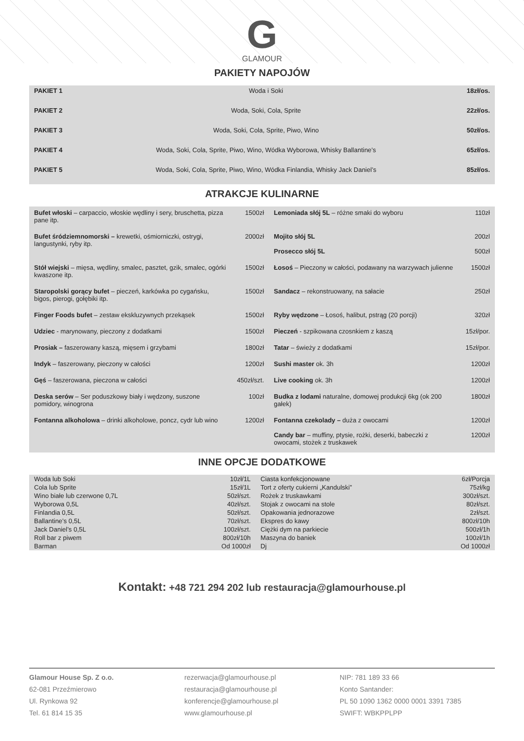G
GLAMOUR
PAKIETY NAPOJÓW
| PAKIET 1 | Woda i Soki | 18zł/os. |
| PAKIET 2 | Woda, Soki, Cola, Sprite | 22zł/os. |
| PAKIET 3 | Woda, Soki, Cola, Sprite, Piwo, Wino | 50zł/os. |
| PAKIET 4 | Woda, Soki, Cola, Sprite, Piwo, Wino, Wódka Wyborowa, Whisky Ballantine’s | 65zł/os. |
| PAKIET 5 | Woda, Soki, Cola, Sprite, Piwo, Wino, Wódka Finlandia, Whisky Jack Daniel’s | 85zł/os. |
ATRAKCJE KULINARNE
| Bufet włoski – carpaccio, włoskie wędliny i sery, bruschetta, pizza pane itp. | 1500zł | Lemoniada słój 5L – różne smaki do wyboru | 110zł |
| Bufet śródziemnomorski – krewetki, ośmiorniczki, ostrygi, langustynki, ryby itp. | 2000zł | Mojito słój 5L Prosecco słój 5L | 200zl 500zł |
| Stół wiejski – mięsa, wędliny, smalec, pasztet, gzik, smalec, ogórki kwaszone itp. | 1500zł | Łosoś – Pieczony w całości, podawany na warzywach julienne | 1500zł |
| Staropolski gorący bufet – pieczeń, karkówka po cygańsku, bigos, pierogi, gołębiki itp. | 1500zł | Sandacz – rekonstruowany, na sałacie | 250zł |
| Finger Foods bufet – zestaw ekskluzywnych przekąsek | 1500zł | Ryby wędzone – Łosoś, halibut, pstrąg (20 porcji) | 320zł |
| Udziec - marynowany, pieczony z dodatkami | 1500zł | Pieczeń - szpikowana czosnkiem z kaszą | 15zł/por. |
| Prosiak – faszerowany kaszą, mięsem i grzybami | 1800zł | Tatar – świeży z dodatkami | 15zł/por. |
| Indyk – faszerowany, pieczony w całości | 1200zł | Sushi master ok. 3h | 1200zł |
| Gęś – faszerowana, pieczona w całości | 450zł/szt. | Live cooking ok. 3h | 1200zł |
| Deska serów – Ser poduszkowy biały i wędzony, suszone pomidory, winogrona | 100zł | Budka z lodami naturalne, domowej produkcji 6kg (ok 200 gałek) | 1800zł |
| Fontanna alkoholowa – drinki alkoholowe, poncz, cydr lub wino | 1200zł | Fontanna czekolady – duża z owocami Candy bar – muffiny, ptysie, rożki, deserki, babeczki z owocami, stożek z truskawek | 1200zł 1200zł |
INNE OPCJE DODATKOWE
| Woda lub Soki | 10zł/1L | Ciasta konfekcjonowane | 6zł/Porcja |
| Cola lub Sprite | 15zł/1L | Tort z oferty cukierni „Kandulski” | 75zł/kg |
| Wino białe lub czerwone 0,7L | 50zł/szt. | Rożek z truskawkami | 300zł/szt. |
| Wyborowa 0,5L | 40zł/szt. | Stojak z owocami na stole | 80zł/szt. |
| Finlandia 0,5L | 50zł/szt. | Opakowania jednorazowe | 2zł/szt. |
| Ballantine’s 0,5L | 70zł/szt. | Ekspres do kawy | 800zł/10h |
| Jack Daniel’s 0,5L | 100zł/szt. | Ciężki dym na parkiecie | 500zł/1h |
| Roll bar z piwem | 800zł/10h | Maszyna do baniek | 100zł/1h |
| Barman | Od 1000zł | Dj | Od 1000zł |
Kontakt: +48 721 294 202 lub restauracja@glamourhouse.pl
Glamour House Sp. Z o.o.
62-081 Przeźmierowo
Ul. Rynkowa 92
Tel. 61 814 15 35
rezerwacja@glamourhouse.pl
restauracja@glamourhouse.pl
konferencje@glamourhouse.pl
www.glamourhouse.pl
NIP: 781 189 33 66
Konto Santander:
PL 50 1090 1362 0000 0001 3391 7385
SWIFT: WBKPPLPP